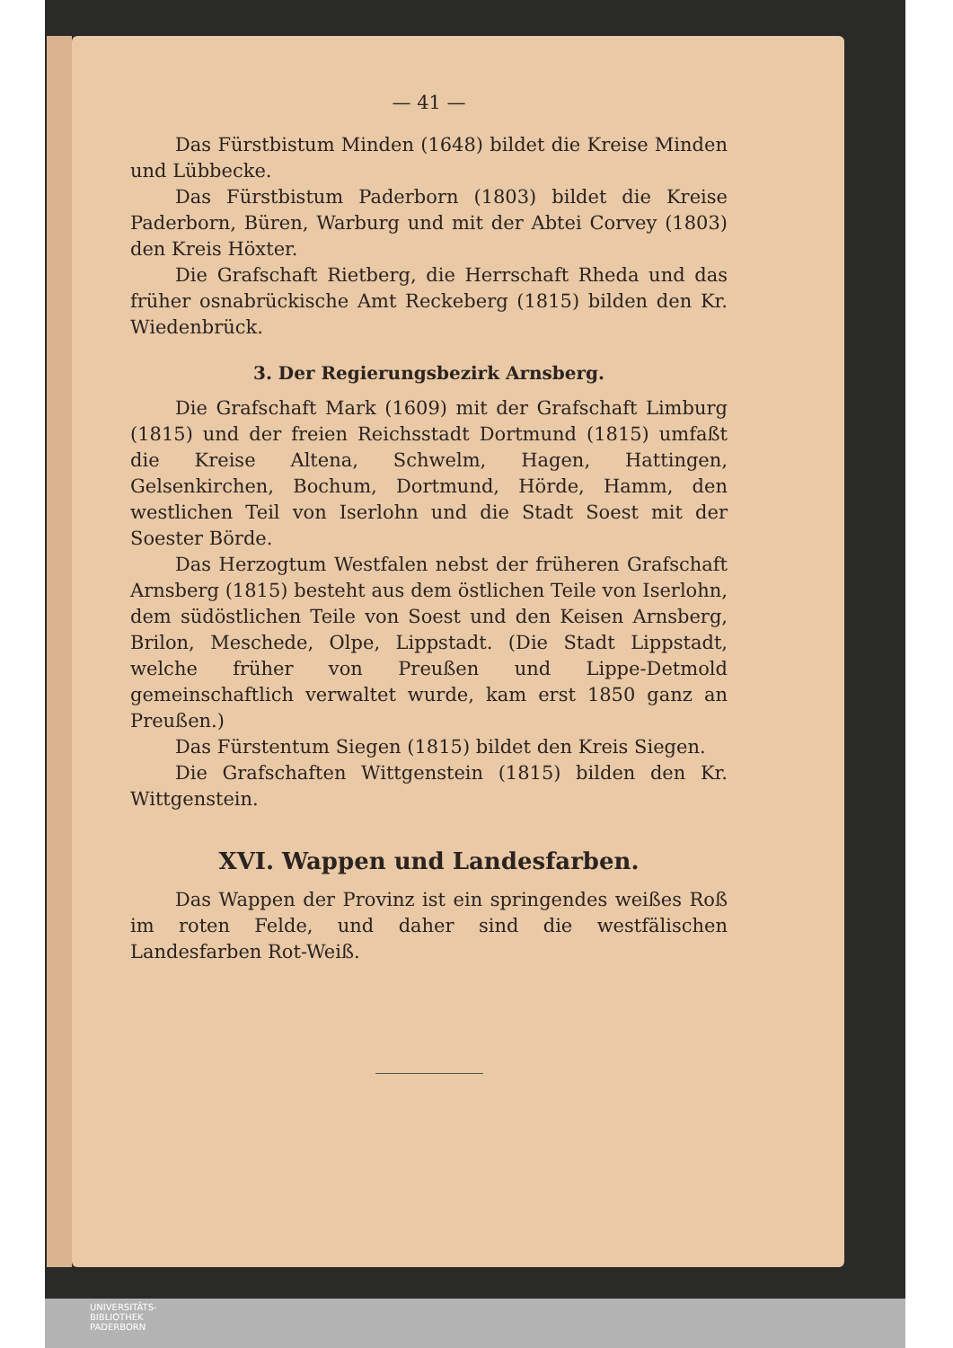— 41 —
Das Fürstbistum Minden (1648) bildet die Kreise Minden und Lübbecke.
Das Fürstbistum Paderborn (1803) bildet die Kreise Paderborn, Büren, Warburg und mit der Abtei Corvey (1803) den Kreis Höxter.
Die Grafschaft Rietberg, die Herrschaft Rheda und das früher osnabrückische Amt Reckeberg (1815) bilden den Kr. Wiedenbrück.
3. Der Regierungsbezirk Arnsberg.
Die Grafschaft Mark (1609) mit der Grafschaft Limburg (1815) und der freien Reichsstadt Dortmund (1815) umfaßt die Kreise Altena, Schwelm, Hagen, Hattingen, Gelsenkirchen, Bochum, Dortmund, Hörde, Hamm, den westlichen Teil von Iserlohn und die Stadt Soest mit der Soester Börde.
Das Herzogtum Westfalen nebst der früheren Grafschaft Arnsberg (1815) besteht aus dem östlichen Teile von Iserlohn, dem südöstlichen Teile von Soest und den Keisen Arnsberg, Brilon, Meschede, Olpe, Lippstadt. (Die Stadt Lippstadt, welche früher von Preußen und Lippe-Detmold gemeinschaftlich verwaltet wurde, kam erst 1850 ganz an Preußen.)
Das Fürstentum Siegen (1815) bildet den Kreis Siegen.
Die Grafschaften Wittgenstein (1815) bilden den Kr. Wittgenstein.
XVI. Wappen und Landesfarben.
Das Wappen der Provinz ist ein springendes weißes Roß im roten Felde, und daher sind die westfälischen Landesfarben Rot-Weiß.
UNIVERSITÄTS-
BIBLIOTHEK
PADERBORN